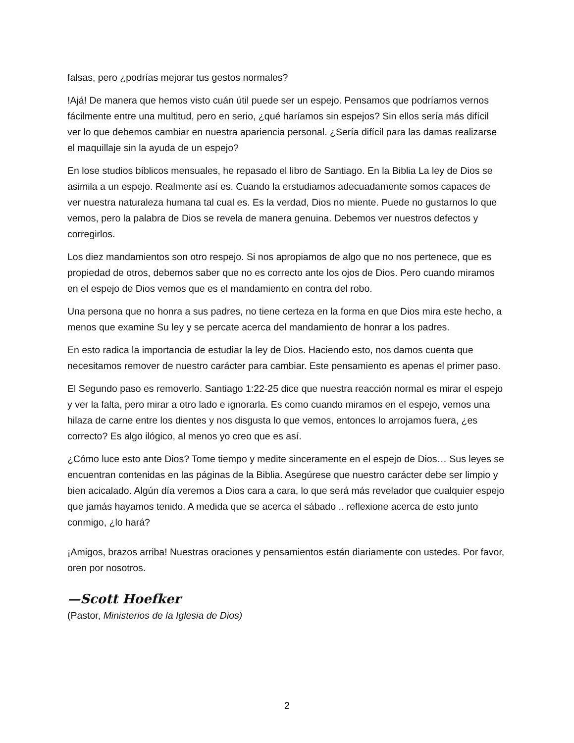falsas, pero ¿podrías mejorar tus gestos normales?
!Ajá! De manera que hemos visto cuán útil puede ser un espejo. Pensamos que podríamos vernos fácilmente entre una multitud, pero en serio, ¿qué haríamos sin espejos? Sin ellos sería más difícil ver lo que debemos cambiar en nuestra apariencia personal. ¿Sería difícil para las damas realizarse el maquillaje sin la ayuda de un espejo?
En lose studios bíblicos mensuales, he repasado el libro de Santiago. En la Biblia La ley de Dios se asimila a un espejo. Realmente así es. Cuando la erstudiamos adecuadamente somos capaces de ver nuestra naturaleza humana tal cual es. Es la verdad, Dios no miente. Puede no gustarnos lo que vemos, pero la palabra de Dios se revela de manera genuina. Debemos ver nuestros defectos y corregirlos.
Los diez mandamientos son otro respejo. Si nos apropiamos de algo que no nos pertenece, que es propiedad de otros, debemos saber que no es correcto ante los ojos de Dios. Pero cuando miramos en el espejo de Dios vemos que es el mandamiento en contra del robo.
Una persona que no honra a sus padres, no tiene certeza en la forma en que Dios mira este hecho, a menos que examine Su ley y se percate acerca del mandamiento de honrar a los padres.
En esto radica la importancia de estudiar la ley de Dios. Haciendo esto, nos damos cuenta que necesitamos remover de nuestro carácter para cambiar. Este pensamiento es apenas el primer paso.
El Segundo paso es removerlo. Santiago 1:22-25 dice que nuestra reacción normal es mirar el espejo y ver la falta, pero mirar a otro lado e ignorarla. Es como cuando miramos en el espejo, vemos una hilaza de carne entre los dientes y nos disgusta lo que vemos, entonces lo arrojamos fuera, ¿es correcto? Es algo ilógico, al menos yo creo que es así.
¿Cómo luce esto ante Dios? Tome tiempo y medite sinceramente en el espejo de Dios… Sus leyes se encuentran contenidas en las páginas de la Biblia. Asegúrese que nuestro carácter debe ser limpio y bien acicalado. Algún día veremos a Dios cara a cara, lo que será más revelador que cualquier espejo que jamás hayamos tenido. A medida que se acerca el sábado .. reflexione acerca de esto junto conmigo, ¿lo hará?
¡Amigos, brazos arriba! Nuestras oraciones y pensamientos están diariamente con ustedes. Por favor, oren por nosotros.
—Scott Hoefker
(Pastor, Ministerios de la Iglesia de Dios)
2